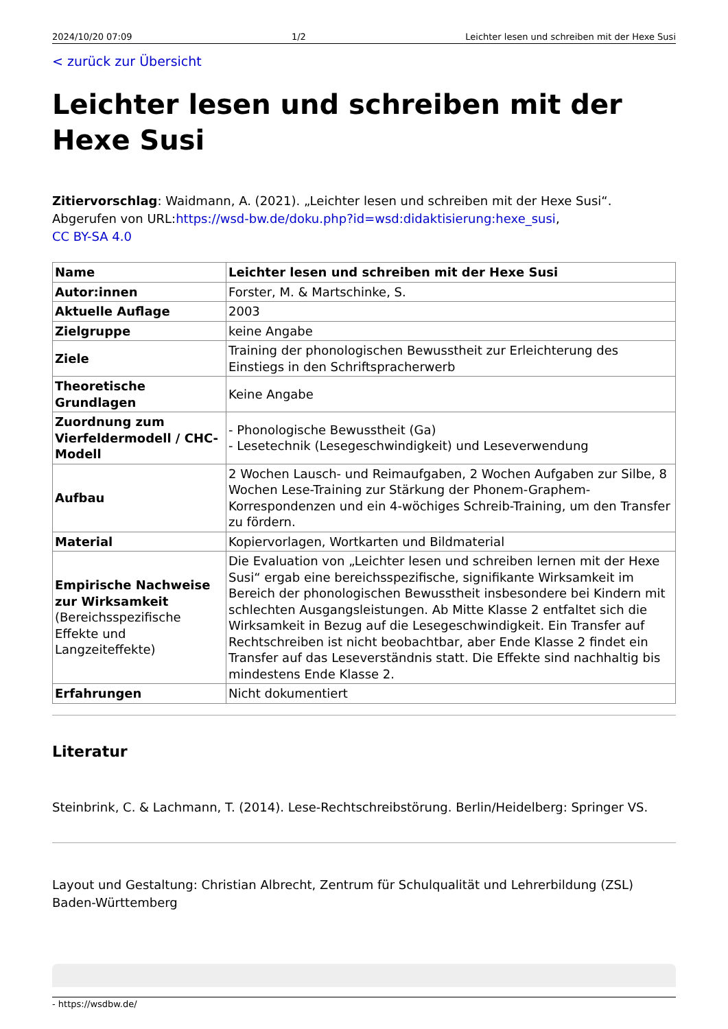2024/10/20 07:09 1/2 Leichter lesen und schreiben mit der Hexe Susi
< zurück zur Übersicht
Leichter lesen und schreiben mit der Hexe Susi
Zitiervorschlag: Waidmann, A. (2021). „Leichter lesen und schreiben mit der Hexe Susi“. Abgerufen von URL:https://wsd-bw.de/doku.php?id=wsd:didaktisierung:hexe_susi,
CC BY-SA 4.0
| Name | Leichter lesen und schreiben mit der Hexe Susi |
| Autor:innen | Forster, M. & Martschinke, S. |
| Aktuelle Auflage | 2003 |
| Zielgruppe | keine Angabe |
| Ziele | Training der phonologischen Bewusstheit zur Erleichterung des Einstiegs in den Schriftspracherwerb |
| Theoretische Grundlagen | Keine Angabe |
| Zuordnung zum Vierfeldermodell / CHC-Modell | - Phonologische Bewusstheit (Ga) - Lesetechnik (Lesegeschwindigkeit) und Leseverwendung |
| Aufbau | 2 Wochen Lausch- und Reimaufgaben, 2 Wochen Aufgaben zur Silbe, 8 Wochen Lese-Training zur Stärkung der Phonem-Graphem-Korrespondenzen und ein 4-wöchiges Schreib-Training, um den Transfer zu fördern. |
| Material | Kopiervorlagen, Wortkarten und Bildmaterial |
| Empirische Nachweise zur Wirksamkeit (Bereichsspezifische Effekte und Langzeiteffekte) | Die Evaluation von „Leichter lesen und schreiben lernen mit der Hexe Susi“ ergab eine bereichsspezifische, signifikante Wirksamkeit im Bereich der phonologischen Bewusstheit insbesondere bei Kindern mit schlechten Ausgangsleistungen. Ab Mitte Klasse 2 entfaltet sich die Wirksamkeit in Bezug auf die Lesegeschwindigkeit. Ein Transfer auf Rechtschreiben ist nicht beobachtbar, aber Ende Klasse 2 findet ein Transfer auf das Leseverständnis statt. Die Effekte sind nachhaltig bis mindestens Ende Klasse 2. |
| Erfahrungen | Nicht dokumentiert |
Literatur
Steinbrink, C. & Lachmann, T. (2014). Lese-Rechtschreibstörung. Berlin/Heidelberg: Springer VS.
Layout und Gestaltung: Christian Albrecht, Zentrum für Schulqualität und Lehrerbildung (ZSL) Baden-Württemberg
- https://wsdbw.de/